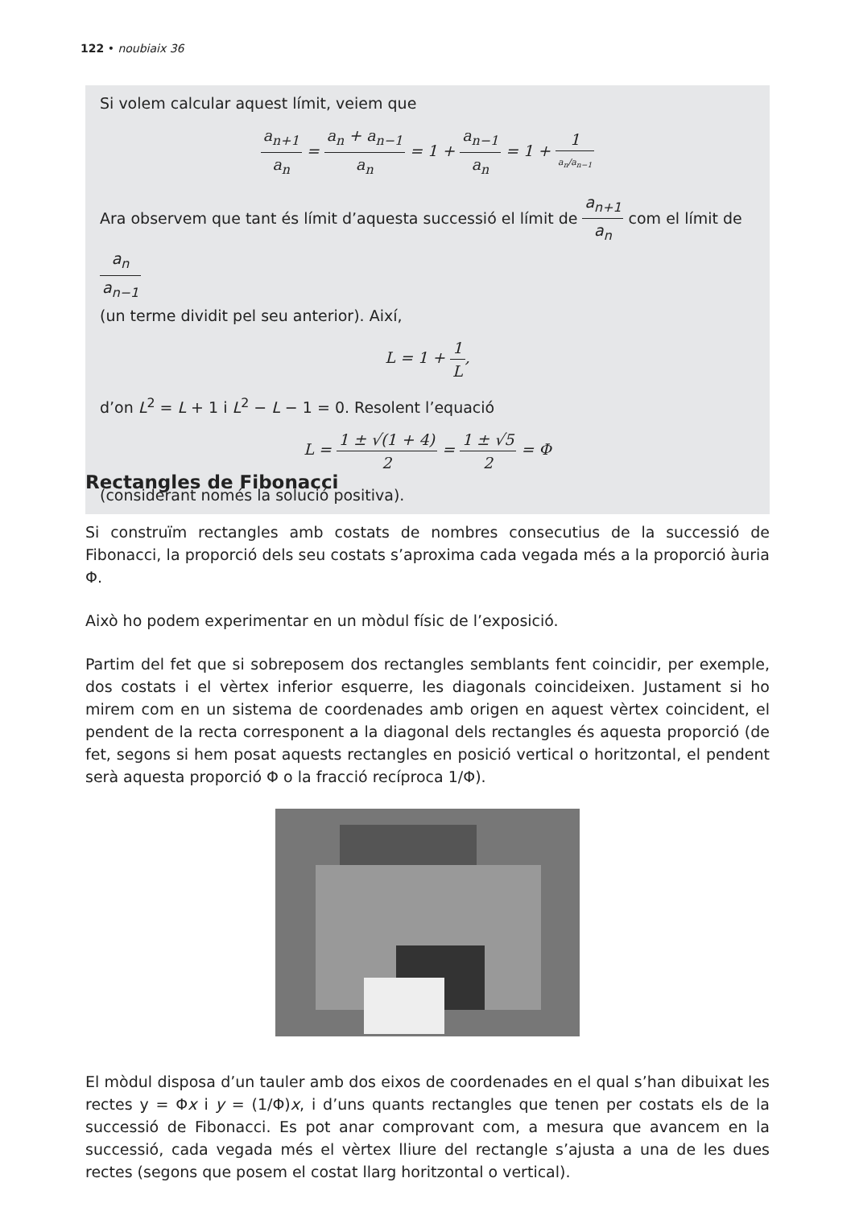122 • noubiaix 36
Si volem calcular aquest límit, veiem que
a<sub>n+1</sub> a<sub>n</sub> = a<sub>n</sub> + a<sub>n−1</sub> a<sub>n</sub> = 1 + a<sub>n−1</sub> a<sub>n</sub> = 1 + 1 a<sub>n</sub>/a<sub>n−1</sub>
Ara observem que tant és límit d’aquesta successió el límit de a<sub>n+1</sub> a<sub>n</sub> com el límit de a<sub>n</sub> a<sub>n−1</sub>
(un terme dividit pel seu anterior). Així,
L = 1 + 1 L,
d’on L<sup>2</sup> = L + 1 i L<sup>2</sup> − L − 1 = 0. Resolent l’equació
L = 1 ± √(1 + 4) 2 = 1 ± √5 2 = Φ
(considerant només la solució positiva).
Rectangles de Fibonacci
Si construïm rectangles amb costats de nombres consecutius de la successió de Fibonacci, la proporció dels seu costats s’aproxima cada vegada més a la proporció àuria Φ.
Això ho podem experimentar en un mòdul físic de l’exposició.
Partim del fet que si sobreposem dos rectangles semblants fent coincidir, per exemple, dos costats i el vèrtex inferior esquerre, les diagonals coincideixen. Justament si ho mirem com en un sistema de coordenades amb origen en aquest vèrtex coincident, el pendent de la recta corresponent a la diagonal dels rectangles és aquesta proporció (de fet, segons si hem posat aquests rectangles en posició vertical o horitzontal, el pendent serà aquesta proporció Φ o la fracció recíproca 1/Φ).
El mòdul disposa d’un tauler amb dos eixos de coordenades en el qual s’han dibuixat les rectes y = Φx i y = (1/Φ)x, i d’uns quants rectangles que tenen per costats els de la successió de Fibonacci. Es pot anar comprovant com, a mesura que avancem en la successió, cada vegada més el vèrtex lliure del rectangle s’ajusta a una de les dues rectes (segons que posem el costat llarg horitzontal o vertical).